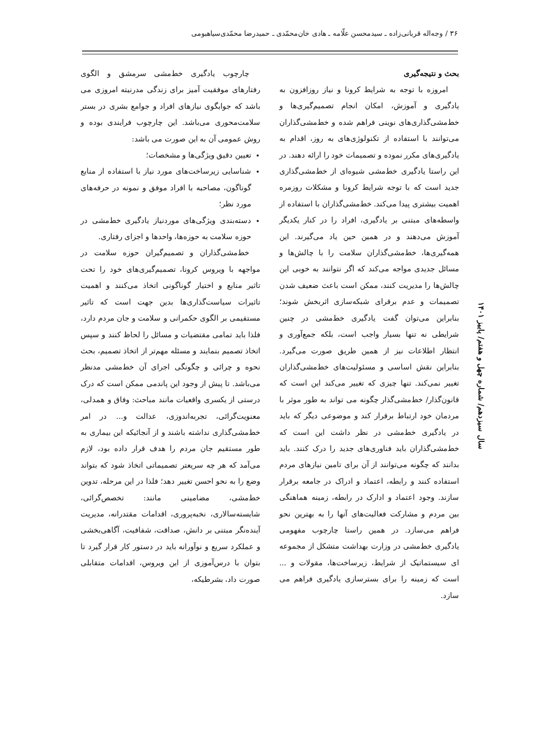۳۶ / وجه‌اله قربانی‌زاده ـ سیدمحسن علّامه ـ هادی خان‌محمّدی ـ حمیدرضا محمّدی‌سیاهبومی
بحث و نتیجه‌گیری
امروزه با توجه به شرایط کرونا و نیاز روزافزون به یادگیری و آموزش، امکان انجام تصمیم‌گیری‌ها و خط‌مشی‌گذاری‌های نوینی فراهم شده و خط‌مشی‌گذاران می‌توانند با استفاده از تکنولوژی‌های به روز، اقدام به یادگیری‌های مکرر نموده و تصمیمات خود را ارائه دهند. در این راستا یادگیری خط‌مشی شیوه‌ای از خط‌مشی‌گذاری جدید است که با توجه شرایط کرونا و مشکلات روزمره اهمیت بیشتری پیدا می‌کند. خط‌مشی‌گذاران با استفاده از واسطه‌های مبتنی بر یادگیری، افراد را در کنار یکدیگر آموزش می‌دهند و در همین حین یاد می‌گیرند. این همه‌گیری‌ها، خط‌مشی‌گذاران سلامت را با چالش‌ها و مسائل جدیدی مواجه می‌کند که اگر نتوانند به خوبی این چالش‌ها را مدیریت کنند، ممکن است باعث ضعیف شدن تصمیمات و عدم برقرای شبکه‌سازی اثربخش شوند؛ بنابراین می‌توان گفت یادگیری خط‌مشی در چنین شرایطی نه تنها بسیار واجب است، بلکه جمع‌آوری و انتظار اطلاعات نیز از همین طریق صورت می‌گیرد. بنابراین نقش اساسی و مسئولیت‌های خط‌مشی‌گذاران تغییر نمی‌کند. تنها چیزی که تغییر می‌کند این است که قانون‌گذار/ خط‌مشی‌گذار چگونه می تواند به طور موثر با مردمان خود ارتباط برقرار کند و موضوعی دیگر که باید در یادگیری خط‌مشی در نظر داشت این است که خط‌مشی‌گذاران باید فناوری‌های جدید را درک کنند. باید بدانند که چگونه می‌توانند از آن برای تامین نیازهای مردم استفاده کنند و رابطه، اعتماد و ادراک در جامعه برقرار سازند. وجود اعتماد و ادارک در رابطه، زمینه هماهنگی بین مردم و مشارکت فعالیت‌های آنها را به بهترین نحو فراهم می‌سازد. در همین راستا چارچوب مفهومی یادگیری خط‌مشی در وزارت بهداشت متشکل از مجموعه ای سیستماتیک از شرایط، زیرساخت‌ها، مقولات و ... است که زمینه را برای بسترسازی یادگیری فراهم می سازد.
چارچوب یادگیری خط‌مشی سرمشق و الگوی رفتارهای موفقیت آمیز برای زندگی مدرنیته امروزی می باشد که جوابگوی نیازهای افراد و جوامع بشری در بستر سلامت‌محوری می‌باشد. این چارچوب فرایندی بوده و روش عمومی آن به این صورت می باشد:
تعیین دقیق ویژگی‌ها و مشخصات؛
شناسایی زیرساخت‌های مورد نیاز با استفاده از منابع گوناگون، مصاحبه با افراد موفق و نمونه در حرفه‌های مورد نظر؛
دسته‌بندی ویژگی‌های موردنیاز یادگیری خط‌مشی در حوزه سلامت به حوزه‌ها، واحدها و اجزای رفتاری.
خط‌مشی‌گذاران و تصمیم‌گیران حوزه سلامت در مواجهه با ویروس کرونا، تصمیم‌گیری‌های خود را تحت تاثیر منابع و اختیار گوناگونی اتخاذ می‌کنند و اهمیت تاثیرات سیاست‌گذاری‌ها بدین جهت است که تاثیر مستقیمی بر الگوی حکمرانی و سلامت و جان مردم دارد، فلذا باید تمامی مقتضیات و مسائل را لحاظ کنند و سپس اتخاذ تصمیم بنمایند و مسئله مهم‌تر از اتخاذ تصمیم، بحث نحوه و چرائی و چگونگی اجرای آن خط‌مشی مدنظر می‌باشد. تا پیش از وجود این پاندمی ممکن است که درک درستی از یکسری واقعیات مانند مباحث: وفاق و همدلی، معنویت‌گرائی، تجربه‌اندوزی، عدالت و... در امر خط‌مشی‌گذاری نداشته باشند و از آنجائیکه این بیماری به طور مستقیم جان مردم را هدف قرار داده بود، لازم می‌آمد که هر چه سریعتر تصمیماتی اتخاذ شود که بتواند وضع را به نحو احسن تغییر دهد؛ فلذا در این مرحله، تدوین خط‌مشی، مضامینی مانند: تخصص‌گرائی، شایسته‌سالاری، نخبه‌پروری، اقدامات مقتدرانه، مدیریت آینده‌نگر مبتنی بر دانش، صداقت، شفافیت، آگاهی‌بخشی و عملکرد سریع و نوآورانه باید در دستور کار قرار گیرد تا بتوان با درس‌آموزی از این ویروس، اقدامات متقابلی صورت داد، بشرطیکه،
سال سیزدهم/ شماره چهل و هفتم/ پاییز ۱۴۰۱